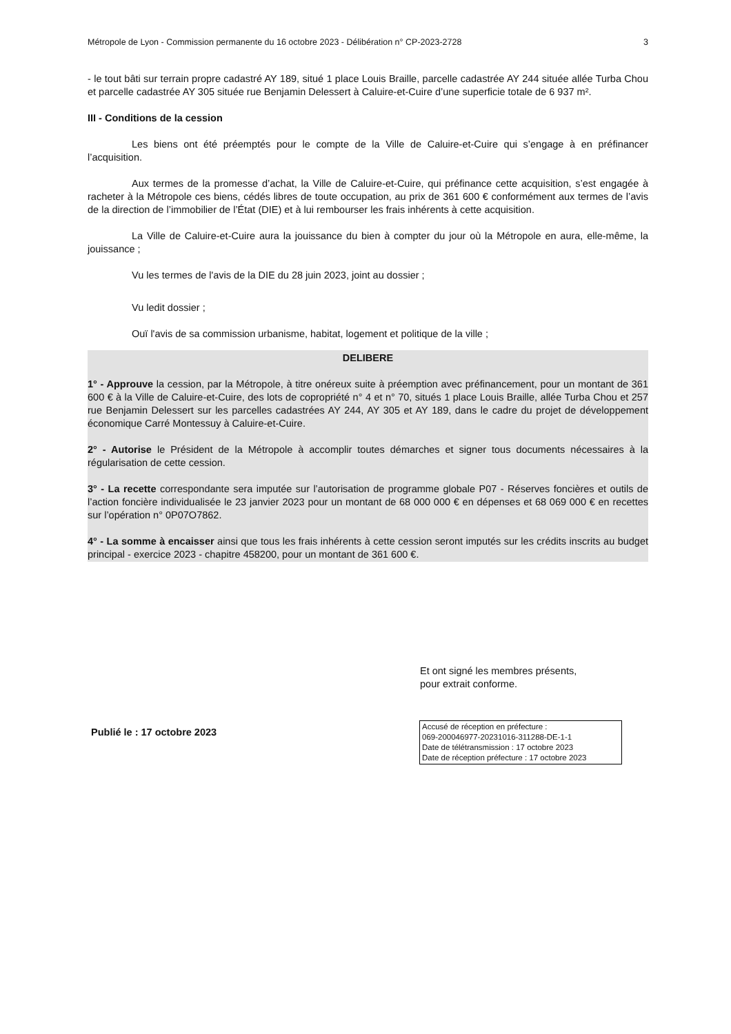Métropole de Lyon - Commission permanente du 16 octobre 2023 - Délibération n° CP-2023-2728 3
- le tout bâti sur terrain propre cadastré AY 189, situé 1 place Louis Braille, parcelle cadastrée AY 244 située allée Turba Chou et parcelle cadastrée AY 305 située rue Benjamin Delessert à Caluire-et-Cuire d’une superficie totale de 6 937 m².
III - Conditions de la cession
Les biens ont été préemptés pour le compte de la Ville de Caluire-et-Cuire qui s’engage à en préfinancer l’acquisition.
Aux termes de la promesse d’achat, la Ville de Caluire-et-Cuire, qui préfinance cette acquisition, s’est engagée à racheter à la Métropole ces biens, cédés libres de toute occupation, au prix de 361 600 € conformément aux termes de l’avis de la direction de l’immobilier de l’État (DIE) et à lui rembourser les frais inhérents à cette acquisition.
La Ville de Caluire-et-Cuire aura la jouissance du bien à compter du jour où la Métropole en aura, elle-même, la jouissance ;
Vu les termes de l'avis de la DIE du 28 juin 2023, joint au dossier ;
Vu ledit dossier ;
Ouï l'avis de sa commission urbanisme, habitat, logement et politique de la ville ;
DELIBERE
1° - Approuve la cession, par la Métropole, à titre onéreux suite à préemption avec préfinancement, pour un montant de 361 600 € à la Ville de Caluire-et-Cuire, des lots de copropriété n° 4 et n° 70, situés 1 place Louis Braille, allée Turba Chou et 257 rue Benjamin Delessert sur les parcelles cadastrées AY 244, AY 305 et AY 189, dans le cadre du projet de développement économique Carré Montessuy à Caluire-et-Cuire.
2° - Autorise le Président de la Métropole à accomplir toutes démarches et signer tous documents nécessaires à la régularisation de cette cession.
3° - La recette correspondante sera imputée sur l’autorisation de programme globale P07 - Réserves foncières et outils de l’action foncière individualisée le 23 janvier 2023 pour un montant de 68 000 000 € en dépenses et 68 069 000 € en recettes sur l’opération n° 0P07O7862.
4° - La somme à encaisser ainsi que tous les frais inhérents à cette cession seront imputés sur les crédits inscrits au budget principal - exercice 2023 - chapitre 458200, pour un montant de 361 600 €.
Et ont signé les membres présents,
pour extrait conforme.
Publié le : 17 octobre 2023
Accusé de réception en préfecture :
069-200046977-20231016-311288-DE-1-1
Date de télétransmission : 17 octobre 2023
Date de réception préfecture : 17 octobre 2023